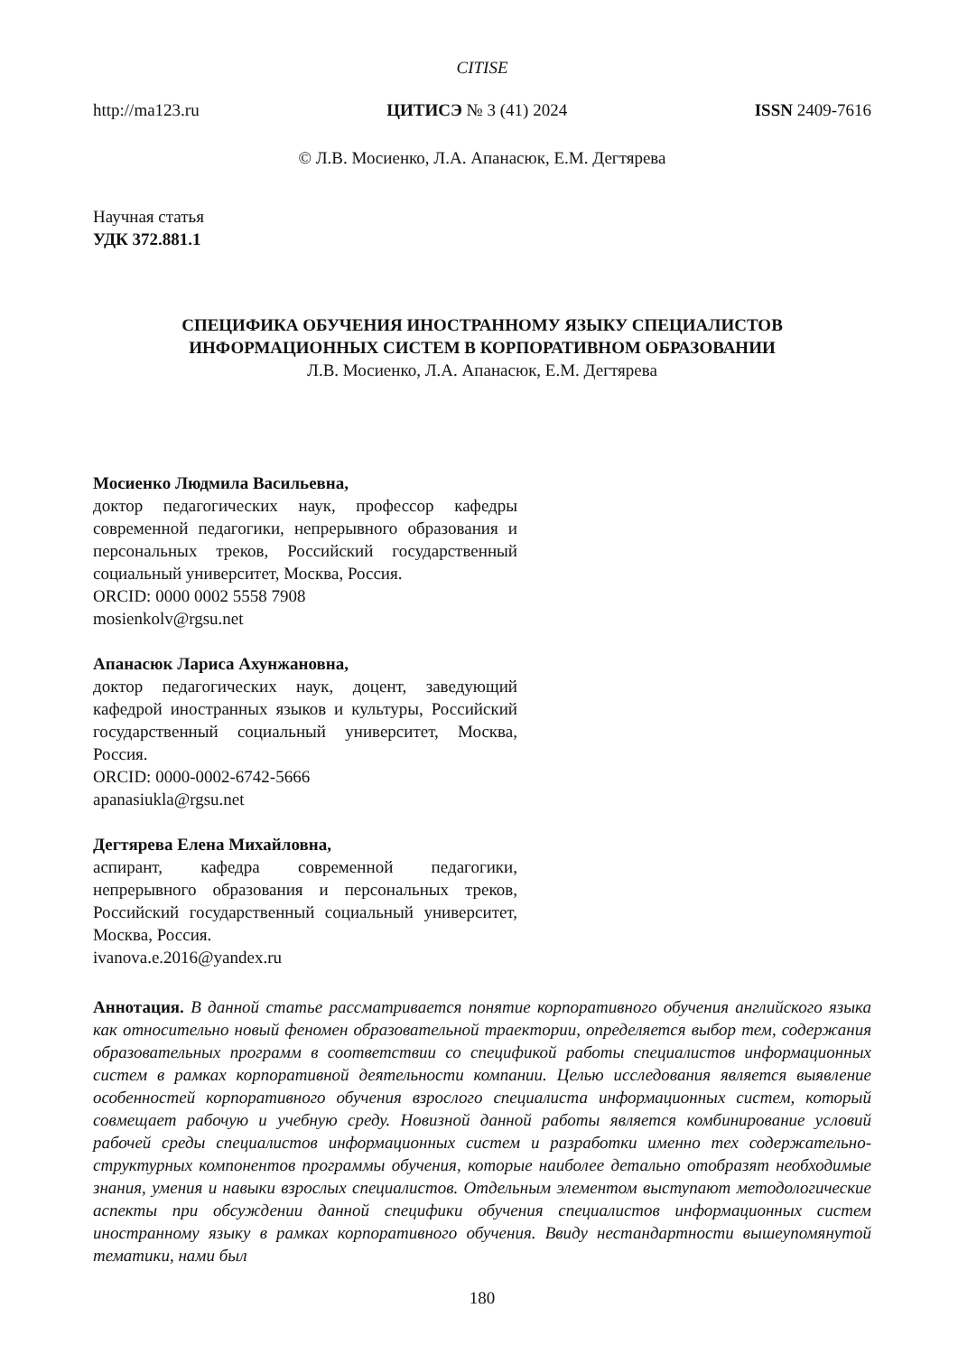CITISE
http://ma123.ru ЦИТИСЭ № 3 (41) 2024 ISSN 2409-7616
© Л.В. Мосиенко, Л.А. Апанасюк, Е.М. Дегтярева
Научная статья
УДК 372.881.1
СПЕЦИФИКА ОБУЧЕНИЯ ИНОСТРАННОМУ ЯЗЫКУ СПЕЦИАЛИСТОВ
ИНФОРМАЦИОННЫХ СИСТЕМ В КОРПОРАТИВНОМ ОБРАЗОВАНИИ
Л.В. Мосиенко, Л.А. Апанасюк, Е.М. Дегтярева
Мосиенко Людмила Васильевна,
доктор педагогических наук, профессор кафедры современной педагогики, непрерывного образования и персональных треков, Российский государственный социальный университет, Москва, Россия.
ORCID: 0000 0002 5558 7908
mosienkolv@rgsu.net
Апанасюк Лариса Ахунжановна,
доктор педагогических наук, доцент, заведующий кафедрой иностранных языков и культуры, Российский государственный социальный университет, Москва, Россия.
ORCID: 0000-0002-6742-5666
apanasiukla@rgsu.net
Дегтярева Елена Михайловна,
аспирант, кафедра современной педагогики, непрерывного образования и персональных треков, Российский государственный социальный университет, Москва, Россия.
ivanova.e.2016@yandex.ru
Аннотация. В данной статье рассматривается понятие корпоративного обучения английского языка как относительно новый феномен образовательной траектории, определяется выбор тем, содержания образовательных программ в соответствии со спецификой работы специалистов информационных систем в рамках корпоративной деятельности компании. Целью исследования является выявление особенностей корпоративного обучения взрослого специалиста информационных систем, который совмещает рабочую и учебную среду. Новизной данной работы является комбинирование условий рабочей среды специалистов информационных систем и разработки именно тех содержательно-структурных компонентов программы обучения, которые наиболее детально отобразят необходимые знания, умения и навыки взрослых специалистов. Отдельным элементом выступают методологические аспекты при обсуждении данной специфики обучения специалистов информационных систем иностранному языку в рамках корпоративного обучения. Ввиду нестандартности вышеупомянутой тематики, нами был
180